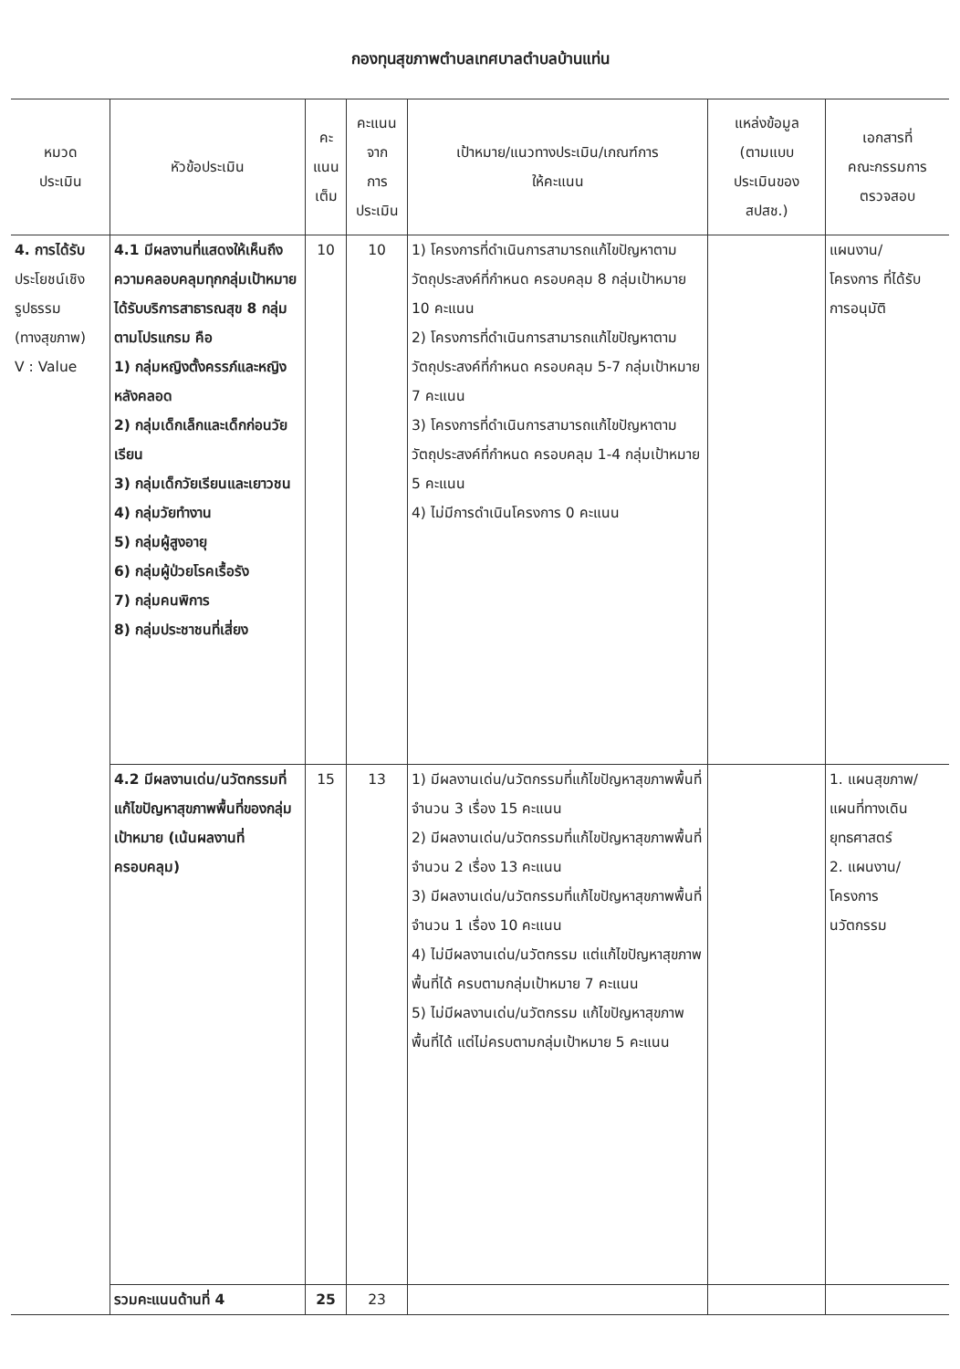กองทุนสุขภาพตำบลเทศบาลตำบลบ้านแท่น
| หมวด ประเมิน | หัวข้อประเมิน | คะ แนน เต็ม | คะแนน จาก การ ประเมิน | เป้าหมาย/แนวทางประเมิน/เกณฑ์การ ให้คะแนน | แหล่งข้อมูล (ตามแบบ ประเมินของ สปสช.) | เอกสารที่ คณะกรรมการ ตรวจสอบ |
| --- | --- | --- | --- | --- | --- | --- |
| 4. การได้รับ ประโยชน์เชิง รูปธรรม (ทางสุขภาพ) V : Value | 4.1 มีผลงานที่แสดงให้เห็นถึงความคลอบคลุมทุกกลุ่มเป้าหมายได้รับบริการสาธารณสุข 8 กลุ่มตามโปรแกรม คือ 1) กลุ่มหญิงตั้งครรภ์และหญิงหลังคลอด 2) กลุ่มเด็กเล็กและเด็กก่อนวัยเรียน 3) กลุ่มเด็กวัยเรียนและเยาวชน 4) กลุ่มวัยทำงาน 5) กลุ่มผู้สูงอายุ 6) กลุ่มผู้ป่วยโรคเรื้อรัง 7) กลุ่มคนพิการ 8) กลุ่มประชาชนที่เสี่ยง | 10 | 10 | 1) โครงการที่ดำเนินการสามารถแก้ไขปัญหาตามวัตถุประสงค์ที่กำหนด ครอบคลุม 8 กลุ่มเป้าหมาย 10 คะแนน 2) โครงการที่ดำเนินการสามารถแก้ไขปัญหาตามวัตถุประสงค์ที่กำหนด ครอบคลุม 5-7 กลุ่มเป้าหมาย 7 คะแนน 3) โครงการที่ดำเนินการสามารถแก้ไขปัญหาตามวัตถุประสงค์ที่กำหนด ครอบคลุม 1-4 กลุ่มเป้าหมาย 5 คะแนน 4) ไม่มีการดำเนินโครงการ 0 คะแนน | | แผนงาน/ โครงการ ที่ได้รับ การอนุมัติ |
| | 4.2 มีผลงานเด่น/นวัตกรรมที่แก้ไขปัญหาสุขภาพพื้นที่ของกลุ่มเป้าหมาย (เน้นผลงานที่ครอบคลุม) | 15 | 13 | 1) มีผลงานเด่น/นวัตกรรมที่แก้ไขปัญหาสุขภาพพื้นที่จำนวน 3 เรื่อง 15 คะแนน 2) มีผลงานเด่น/นวัตกรรมที่แก้ไขปัญหาสุขภาพพื้นที่จำนวน 2 เรื่อง 13 คะแนน 3) มีผลงานเด่น/นวัตกรรมที่แก้ไขปัญหาสุขภาพพื้นที่จำนวน 1 เรื่อง 10 คะแนน 4) ไม่มีผลงานเด่น/นวัตกรรม แต่แก้ไขปัญหาสุขภาพพื้นที่ได้ ครบตามกลุ่มเป้าหมาย 7 คะแนน 5) ไม่มีผลงานเด่น/นวัตกรรม แก้ไขปัญหาสุขภาพพื้นที่ได้ แต่ไม่ครบตามกลุ่มเป้าหมาย 5 คะแนน | | 1. แผนสุขภาพ/ แผนที่ทางเดิน ยุทธศาสตร์ 2. แผนงาน/ โครงการ นวัตกรรม |
| | รวมคะแนนด้านที่ 4 | 25 | 23 | | | |